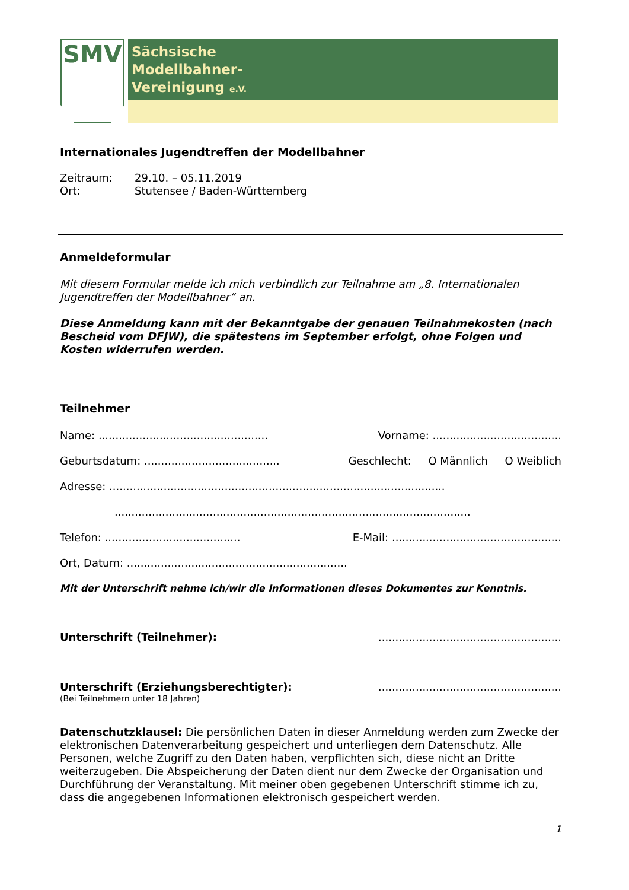SMV
Sächsische
Modellbahner-
Vereinigung e.V.
Internationales Jugendtreffen der Modellbahner
Zeitraum: 29.10. – 05.11.2019
Ort: Stutensee / Baden-Württemberg
Anmeldeformular
Mit diesem Formular melde ich mich verbindlich zur Teilnahme am „8. Internationalen Jugendtreffen der Modellbahner“ an.
Diese Anmeldung kann mit der Bekanntgabe der genauen Teilnahmekosten (nach Bescheid vom DFJW), die spätestens im September erfolgt, ohne Folgen und Kosten widerrufen werden.
Teilnehmer
Name: .................................................. Vorname: ......................................
Geburtsdatum: ........................................ Geschlecht: O Männlich O Weiblich
Adresse: ...................................................................................................
.........................................................................................................
Telefon: ........................................ E-Mail: ..................................................
Ort, Datum: .................................................................
Mit der Unterschrift nehme ich/wir die Informationen dieses Dokumentes zur Kenntnis.
Unterschrift (Teilnehmer):......................................................
Unterschrift (Erziehungsberechtigter):......................................................
(Bei Teilnehmern unter 18 Jahren)
Datenschutzklausel: Die persönlichen Daten in dieser Anmeldung werden zum Zwecke der elektronischen Datenverarbeitung gespeichert und unterliegen dem Datenschutz. Alle Personen, welche Zugriff zu den Daten haben, verpflichten sich, diese nicht an Dritte weiterzugeben. Die Abspeicherung der Daten dient nur dem Zwecke der Organisation und Durchführung der Veranstaltung. Mit meiner oben gegebenen Unterschrift stimme ich zu, dass die angegebenen Informationen elektronisch gespeichert werden.
1